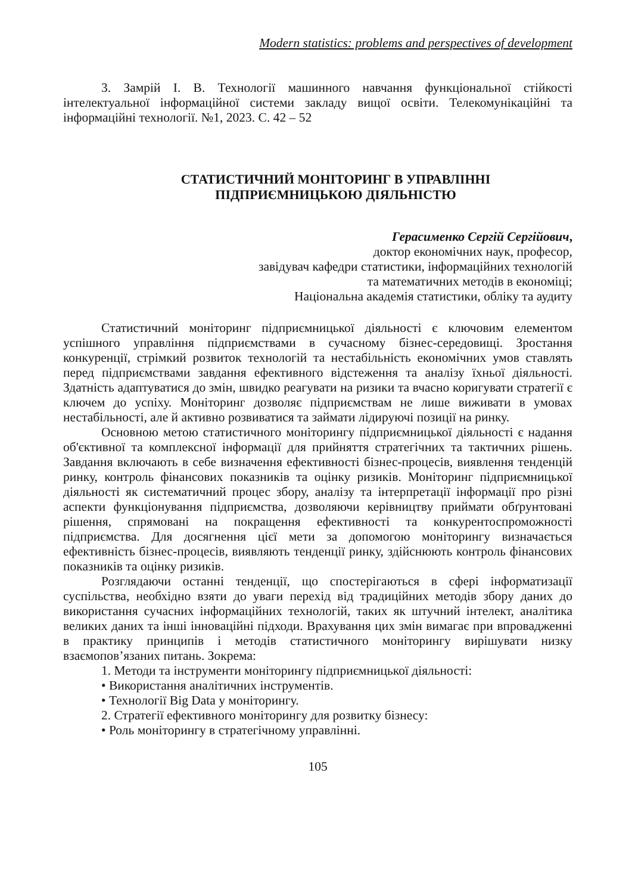Modern statistics: problems and perspectives of development
3. Замрій І. В. Технології машинного навчання функціональної стійкості інтелектуальної інформаційної системи закладу вищої освіти. Телекомунікаційні та інформаційні технології. №1, 2023. С. 42 – 52
СТАТИСТИЧНИЙ МОНІТОРИНГ В УПРАВЛІННІ
ПІДПРИЄМНИЦЬКОЮ ДІЯЛЬНІСТЮ
Герасименко Сергій Сергійович,
доктор економічних наук, професор,
завідувач кафедри статистики, інформаційних технологій
та математичних методів в економіці;
Національна академія статистики, обліку та аудиту
Статистичний моніторинг підприємницької діяльності є ключовим елементом успішного управління підприємствами в сучасному бізнес-середовищі. Зростання конкуренції, стрімкий розвиток технологій та нестабільність економічних умов ставлять перед підприємствами завдання ефективного відстеження та аналізу їхньої діяльності. Здатність адаптуватися до змін, швидко реагувати на ризики та вчасно коригувати стратегії є ключем до успіху. Моніторинг дозволяє підприємствам не лише виживати в умовах нестабільності, але й активно розвиватися та займати лідируючі позиції на ринку.
Основною метою статистичного моніторингу підприємницької діяльності є надання об'єктивної та комплексної інформації для прийняття стратегічних та тактичних рішень. Завдання включають в себе визначення ефективності бізнес-процесів, виявлення тенденцій ринку, контроль фінансових показників та оцінку ризиків. Моніторинг підприємницької діяльності як систематичний процес збору, аналізу та інтерпретації інформації про різні аспекти функціонування підприємства, дозволяючи керівництву приймати обґрунтовані рішення, спрямовані на покращення ефективності та конкурентоспроможності підприємства. Для досягнення цієї мети за допомогою моніторингу визначається ефективність бізнес-процесів, виявляють тенденції ринку, здійснюють контроль фінансових показників та оцінку ризиків.
Розглядаючи останні тенденції, що спостерігаються в сфері інформатизації суспільства, необхідно взяти до уваги перехід від традиційних методів збору даних до використання сучасних інформаційних технологій, таких як штучний інтелект, аналітика великих даних та інші інноваційні підходи. Врахування цих змін вимагає при впровадженні в практику принципів і методів статистичного моніторингу вирішувати низку взаємопов’язаних питань. Зокрема:
1. Методи та інструменти моніторингу підприємницької діяльності:
• Використання аналітичних інструментів.
• Технології Big Data у моніторингу.
2. Стратегії ефективного моніторингу для розвитку бізнесу:
• Роль моніторингу в стратегічному управлінні.
105